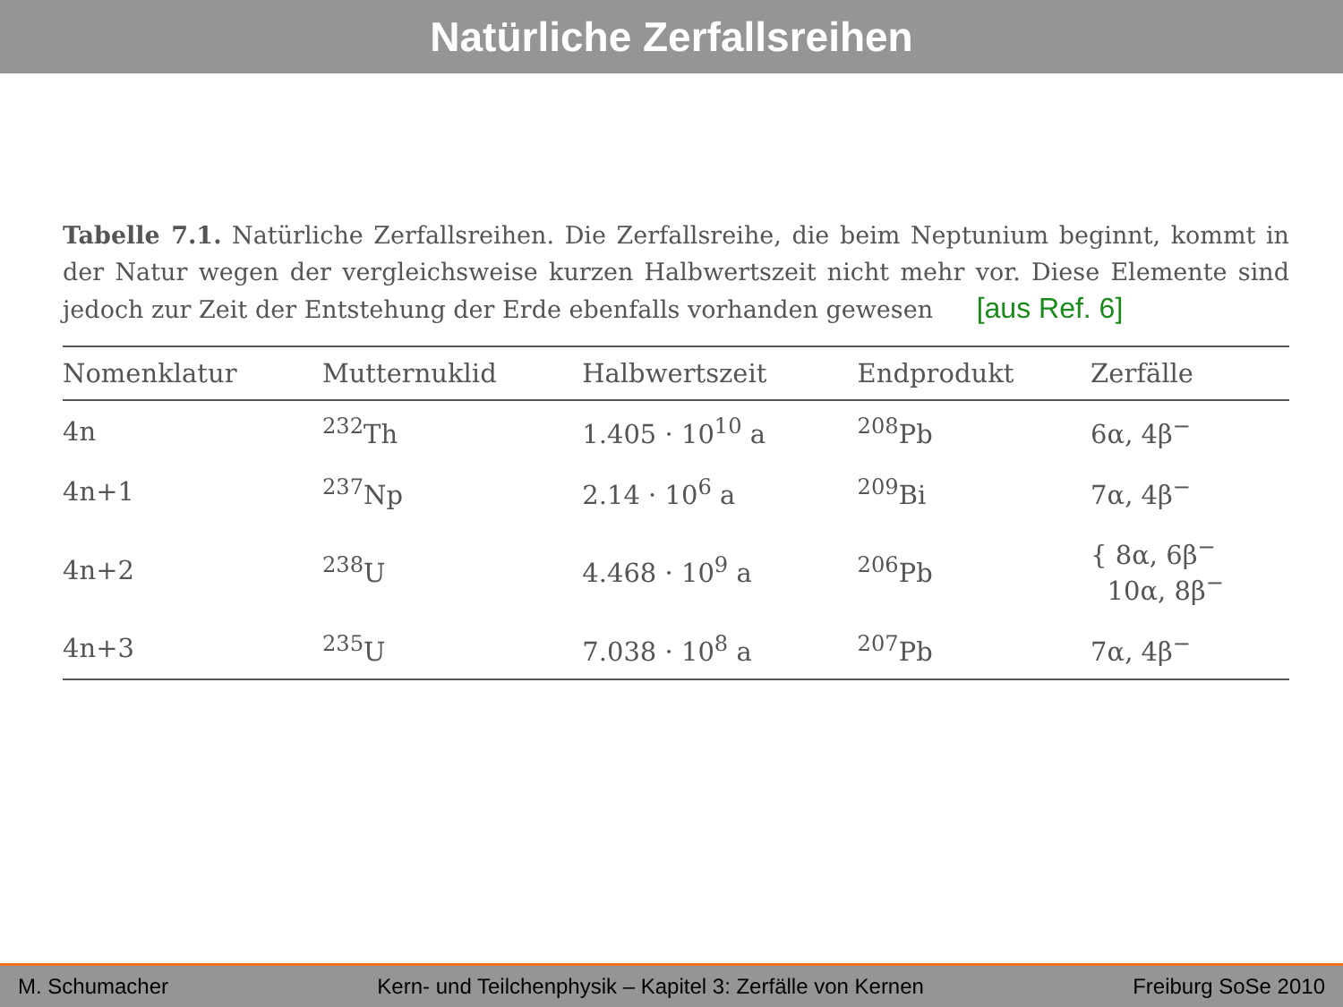Natürliche Zerfallsreihen
Tabelle 7.1. Natürliche Zerfallsreihen. Die Zerfallsreihe, die beim Neptunium beginnt, kommt in der Natur wegen der vergleichsweise kurzen Halbwertszeit nicht mehr vor. Diese Elemente sind jedoch zur Zeit der Entstehung der Erde ebenfalls vorhanden gewesen [aus Ref. 6]
| Nomenklatur | Mutternuklid | Halbwertszeit | Endprodukt | Zerfälle |
| --- | --- | --- | --- | --- |
| 4n | <sup>232</sup>Th | 1.405 · 10<sup>10</sup> a | <sup>208</sup>Pb | 6α, 4β<sup>−</sup> |
| 4n+1 | <sup>237</sup>Np | 2.14 · 10<sup>6</sup> a | <sup>209</sup>Bi | 7α, 4β<sup>−</sup> |
| 4n+2 | <sup>238</sup>U | 4.468 · 10<sup>9</sup> a | <sup>206</sup>Pb | { 8α, 6β<sup>−</sup> 10α, 8β<sup>−</sup> |
| 4n+3 | <sup>235</sup>U | 7.038 · 10<sup>8</sup> a | <sup>207</sup>Pb | 7α, 4β<sup>−</sup> |
M. Schumacher Kern- und Teilchenphysik – Kapitel 3: Zerfälle von Kernen Freiburg SoSe 2010